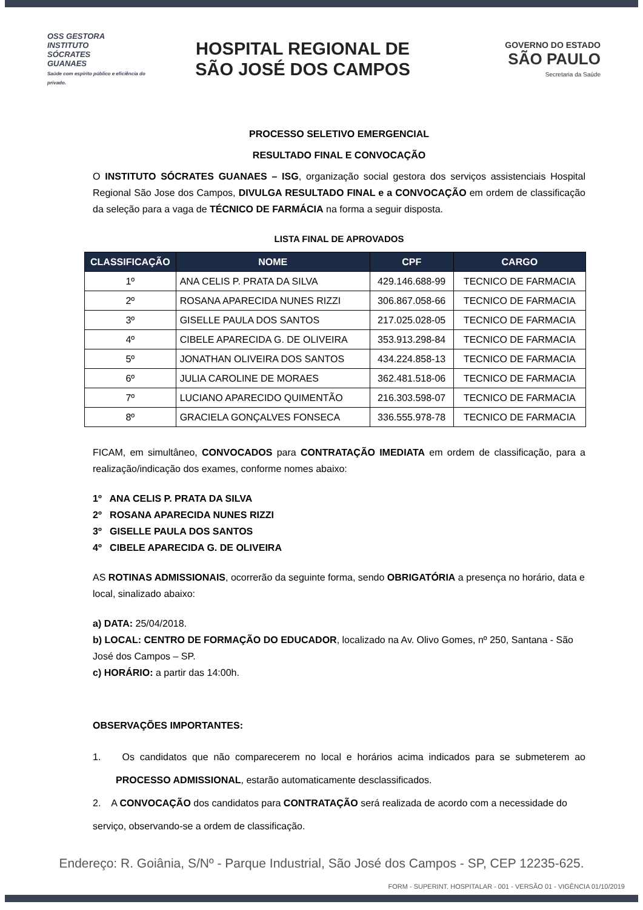OSS GESTORA
INSTITUTO
SÓCRATES
GUANAES
Saúde com espírito público e eficiência do privado.
HOSPITAL REGIONAL DE
SÃO JOSÉ DOS CAMPOS
GOVERNO DO ESTADO
SÃO PAULO
Secretaria da Saúde
PROCESSO SELETIVO EMERGENCIAL
RESULTADO FINAL E CONVOCAÇÃO
O INSTITUTO SÓCRATES GUANAES – ISG, organização social gestora dos serviços assistenciais Hospital Regional São Jose dos Campos, DIVULGA RESULTADO FINAL e a CONVOCAÇÃO em ordem de classificação da seleção para a vaga de TÉCNICO DE FARMÁCIA na forma a seguir disposta.
LISTA FINAL DE APROVADOS
| CLASSIFICAÇÃO | NOME | CPF | CARGO |
| --- | --- | --- | --- |
| 1º | ANA CELIS P. PRATA DA SILVA | 429.146.688-99 | TECNICO DE FARMACIA |
| 2º | ROSANA APARECIDA NUNES RIZZI | 306.867.058-66 | TECNICO DE FARMACIA |
| 3º | GISELLE PAULA DOS SANTOS | 217.025.028-05 | TECNICO DE FARMACIA |
| 4º | CIBELE APARECIDA G. DE OLIVEIRA | 353.913.298-84 | TECNICO DE FARMACIA |
| 5º | JONATHAN OLIVEIRA DOS SANTOS | 434.224.858-13 | TECNICO DE FARMACIA |
| 6º | JULIA CAROLINE DE MORAES | 362.481.518-06 | TECNICO DE FARMACIA |
| 7º | LUCIANO APARECIDO QUIMENTÃO | 216.303.598-07 | TECNICO DE FARMACIA |
| 8º | GRACIELA GONÇALVES FONSECA | 336.555.978-78 | TECNICO DE FARMACIA |
FICAM, em simultâneo, CONVOCADOS para CONTRATAÇÃO IMEDIATA em ordem de classificação, para a realização/indicação dos exames, conforme nomes abaixo:
1º ANA CELIS P. PRATA DA SILVA
2º ROSANA APARECIDA NUNES RIZZI
3º GISELLE PAULA DOS SANTOS
4º CIBELE APARECIDA G. DE OLIVEIRA
AS ROTINAS ADMISSIONAIS, ocorrerão da seguinte forma, sendo OBRIGATÓRIA a presença no horário, data e local, sinalizado abaixo:
a) DATA: 25/04/2018.
b) LOCAL: CENTRO DE FORMAÇÃO DO EDUCADOR, localizado na Av. Olivo Gomes, nº 250, Santana - São José dos Campos – SP.
c) HORÁRIO: a partir das 14:00h.
OBSERVAÇÕES IMPORTANTES:
1. Os candidatos que não comparecerem no local e horários acima indicados para se submeterem ao PROCESSO ADMISSIONAL, estarão automaticamente desclassificados.
2. A CONVOCAÇÃO dos candidatos para CONTRATAÇÃO será realizada de acordo com a necessidade do serviço, observando-se a ordem de classificação.
Endereço: R. Goiânia, S/Nº - Parque Industrial, São José dos Campos - SP, CEP 12235-625.
FORM - SUPERINT. HOSPITALAR - 001 - VERSÃO 01 - VIGÊNCIA 01/10/2019